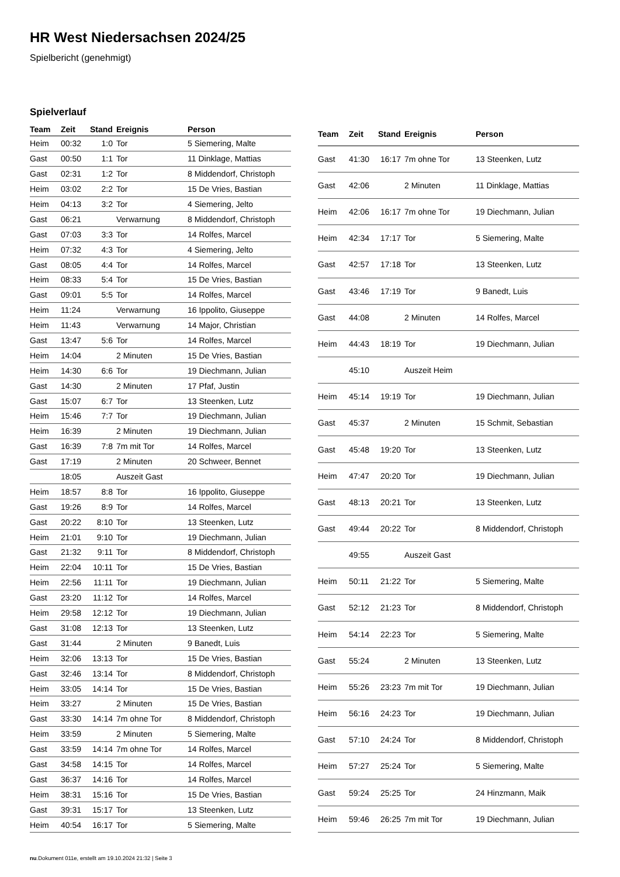HR West Niedersachsen 2024/25
Spielbericht (genehmigt)
Spielverlauf
| Team | Zeit | Stand | Ereignis | Person |
| --- | --- | --- | --- | --- |
| Heim | 00:32 | 1:0 | Tor | 5 Siemering, Malte |
| Gast | 00:50 | 1:1 | Tor | 11 Dinklage, Mattias |
| Gast | 02:31 | 1:2 | Tor | 8 Middendorf, Christoph |
| Heim | 03:02 | 2:2 | Tor | 15 De Vries, Bastian |
| Heim | 04:13 | 3:2 | Tor | 4 Siemering, Jelto |
| Gast | 06:21 | | Verwarnung | 8 Middendorf, Christoph |
| Gast | 07:03 | 3:3 | Tor | 14 Rolfes, Marcel |
| Heim | 07:32 | 4:3 | Tor | 4 Siemering, Jelto |
| Gast | 08:05 | 4:4 | Tor | 14 Rolfes, Marcel |
| Heim | 08:33 | 5:4 | Tor | 15 De Vries, Bastian |
| Gast | 09:01 | 5:5 | Tor | 14 Rolfes, Marcel |
| Heim | 11:24 | | Verwarnung | 16 Ippolito, Giuseppe |
| Heim | 11:43 | | Verwarnung | 14 Major, Christian |
| Gast | 13:47 | 5:6 | Tor | 14 Rolfes, Marcel |
| Heim | 14:04 | | 2 Minuten | 15 De Vries, Bastian |
| Heim | 14:30 | 6:6 | Tor | 19 Diechmann, Julian |
| Gast | 14:30 | | 2 Minuten | 17 Pfaf, Justin |
| Gast | 15:07 | 6:7 | Tor | 13 Steenken, Lutz |
| Heim | 15:46 | 7:7 | Tor | 19 Diechmann, Julian |
| Heim | 16:39 | | 2 Minuten | 19 Diechmann, Julian |
| Gast | 16:39 | 7:8 | 7m mit Tor | 14 Rolfes, Marcel |
| Gast | 17:19 | | 2 Minuten | 20 Schweer, Bennet |
| | 18:05 | | Auszeit Gast | |
| Heim | 18:57 | 8:8 | Tor | 16 Ippolito, Giuseppe |
| Gast | 19:26 | 8:9 | Tor | 14 Rolfes, Marcel |
| Gast | 20:22 | 8:10 | Tor | 13 Steenken, Lutz |
| Heim | 21:01 | 9:10 | Tor | 19 Diechmann, Julian |
| Gast | 21:32 | 9:11 | Tor | 8 Middendorf, Christoph |
| Heim | 22:04 | 10:11 | Tor | 15 De Vries, Bastian |
| Heim | 22:56 | 11:11 | Tor | 19 Diechmann, Julian |
| Gast | 23:20 | 11:12 | Tor | 14 Rolfes, Marcel |
| Heim | 29:58 | 12:12 | Tor | 19 Diechmann, Julian |
| Gast | 31:08 | 12:13 | Tor | 13 Steenken, Lutz |
| Gast | 31:44 | | 2 Minuten | 9 Banedt, Luis |
| Heim | 32:06 | 13:13 | Tor | 15 De Vries, Bastian |
| Gast | 32:46 | 13:14 | Tor | 8 Middendorf, Christoph |
| Heim | 33:05 | 14:14 | Tor | 15 De Vries, Bastian |
| Heim | 33:27 | | 2 Minuten | 15 De Vries, Bastian |
| Gast | 33:30 | 14:14 | 7m ohne Tor | 8 Middendorf, Christoph |
| Heim | 33:59 | | 2 Minuten | 5 Siemering, Malte |
| Gast | 33:59 | 14:14 | 7m ohne Tor | 14 Rolfes, Marcel |
| Gast | 34:58 | 14:15 | Tor | 14 Rolfes, Marcel |
| Gast | 36:37 | 14:16 | Tor | 14 Rolfes, Marcel |
| Heim | 38:31 | 15:16 | Tor | 15 De Vries, Bastian |
| Gast | 39:31 | 15:17 | Tor | 13 Steenken, Lutz |
| Heim | 40:54 | 16:17 | Tor | 5 Siemering, Malte |
| Team | Zeit | Stand | Ereignis | Person |
| --- | --- | --- | --- | --- |
| Gast | 41:30 | 16:17 | 7m ohne Tor | 13 Steenken, Lutz |
| Gast | 42:06 | | 2 Minuten | 11 Dinklage, Mattias |
| Heim | 42:06 | 16:17 | 7m ohne Tor | 19 Diechmann, Julian |
| Heim | 42:34 | 17:17 | Tor | 5 Siemering, Malte |
| Gast | 42:57 | 17:18 | Tor | 13 Steenken, Lutz |
| Gast | 43:46 | 17:19 | Tor | 9 Banedt, Luis |
| Gast | 44:08 | | 2 Minuten | 14 Rolfes, Marcel |
| Heim | 44:43 | 18:19 | Tor | 19 Diechmann, Julian |
| | 45:10 | | Auszeit Heim | |
| Heim | 45:14 | 19:19 | Tor | 19 Diechmann, Julian |
| Gast | 45:37 | | 2 Minuten | 15 Schmit, Sebastian |
| Gast | 45:48 | 19:20 | Tor | 13 Steenken, Lutz |
| Heim | 47:47 | 20:20 | Tor | 19 Diechmann, Julian |
| Gast | 48:13 | 20:21 | Tor | 13 Steenken, Lutz |
| Gast | 49:44 | 20:22 | Tor | 8 Middendorf, Christoph |
| | 49:55 | | Auszeit Gast | |
| Heim | 50:11 | 21:22 | Tor | 5 Siemering, Malte |
| Gast | 52:12 | 21:23 | Tor | 8 Middendorf, Christoph |
| Heim | 54:14 | 22:23 | Tor | 5 Siemering, Malte |
| Gast | 55:24 | | 2 Minuten | 13 Steenken, Lutz |
| Heim | 55:26 | 23:23 | 7m mit Tor | 19 Diechmann, Julian |
| Heim | 56:16 | 24:23 | Tor | 19 Diechmann, Julian |
| Gast | 57:10 | 24:24 | Tor | 8 Middendorf, Christoph |
| Heim | 57:27 | 25:24 | Tor | 5 Siemering, Malte |
| Gast | 59:24 | 25:25 | Tor | 24 Hinzmann, Maik |
| Heim | 59:46 | 26:25 | 7m mit Tor | 19 Diechmann, Julian |
nu.Dokument 011e, erstellt am 19.10.2024 21:32 | Seite 3